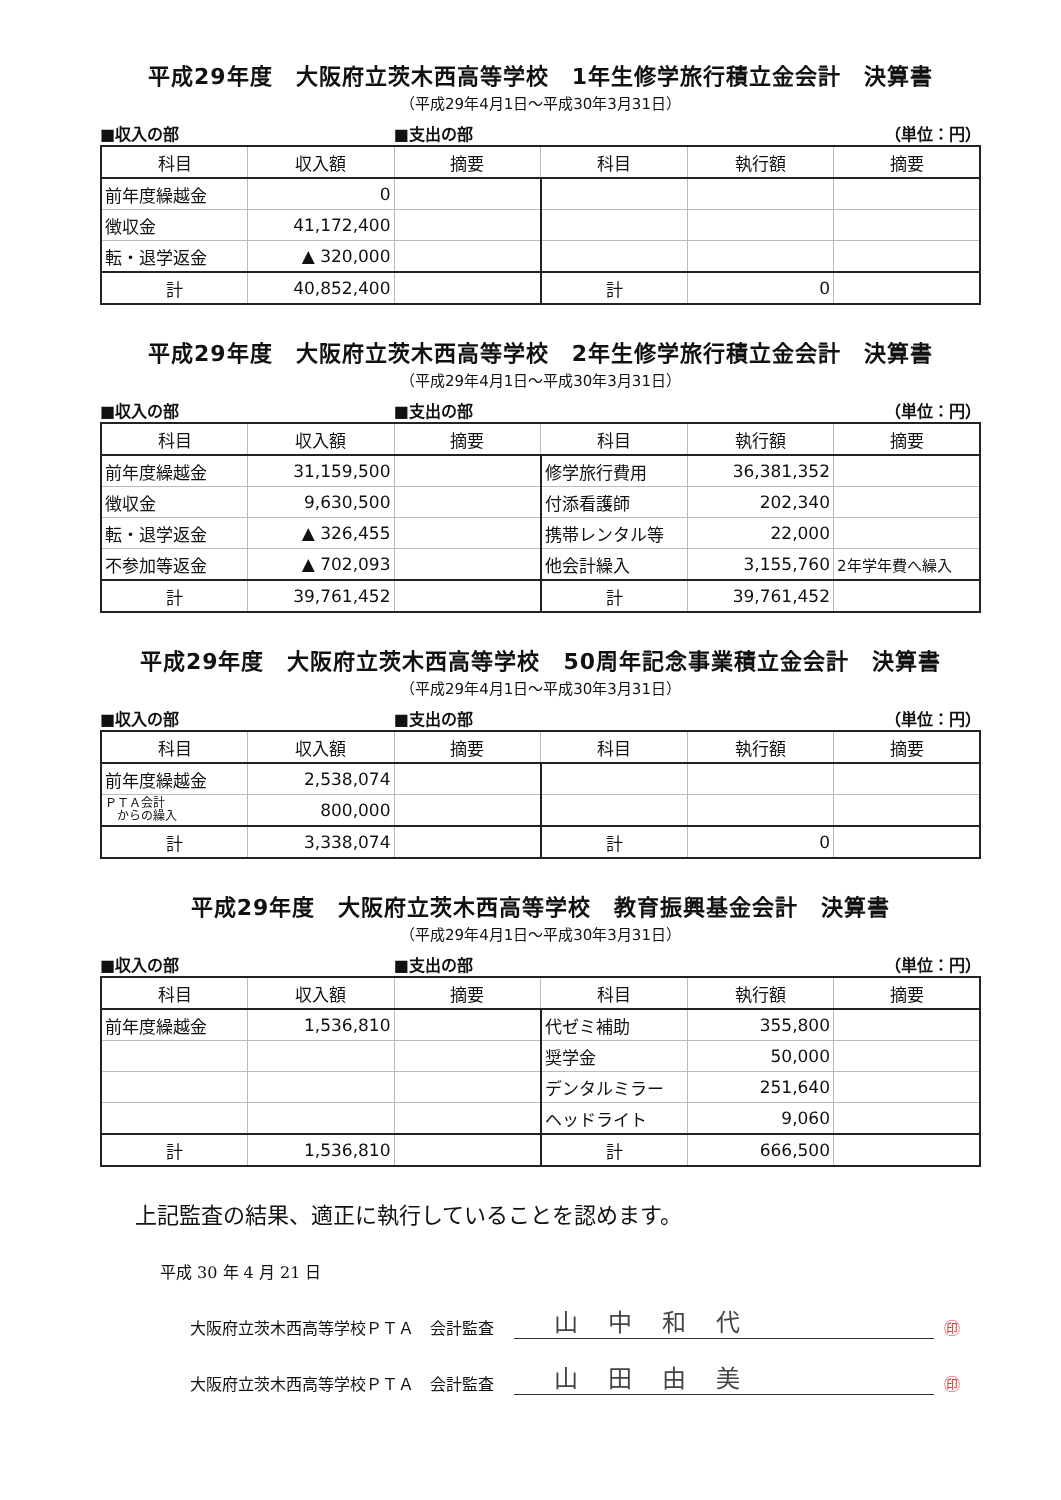平成29年度　大阪府立茨木西高等学校　1年生修学旅行積立金会計　決算書
（平成29年4月1日～平成30年3月31日）
■収入の部 ■支出の部 （単位：円）
| 科目 | 収入額 | 摘要 | 科目 | 執行額 | 摘要 |
| --- | --- | --- | --- | --- | --- |
| 前年度繰越金 | 0 | | | | |
| 徴収金 | 41,172,400 | | | | |
| 転・退学返金 | ▲ 320,000 | | | | |
| 計 | 40,852,400 | | 計 | 0 | |
平成29年度　大阪府立茨木西高等学校　2年生修学旅行積立金会計　決算書
（平成29年4月1日～平成30年3月31日）
■収入の部 ■支出の部 （単位：円）
| 科目 | 収入額 | 摘要 | 科目 | 執行額 | 摘要 |
| --- | --- | --- | --- | --- | --- |
| 前年度繰越金 | 31,159,500 | | 修学旅行費用 | 36,381,352 | |
| 徴収金 | 9,630,500 | | 付添看護師 | 202,340 | |
| 転・退学返金 | ▲ 326,455 | | 携帯レンタル等 | 22,000 | |
| 不参加等返金 | ▲ 702,093 | | 他会計繰入 | 3,155,760 | 2年学年費へ繰入 |
| 計 | 39,761,452 | | 計 | 39,761,452 | |
平成29年度　大阪府立茨木西高等学校　50周年記念事業積立金会計　決算書
（平成29年4月1日～平成30年3月31日）
■収入の部 ■支出の部 （単位：円）
| 科目 | 収入額 | 摘要 | 科目 | 執行額 | 摘要 |
| --- | --- | --- | --- | --- | --- |
| 前年度繰越金 | 2,538,074 | | | | |
| ＰＴＡ会計 からの繰入 | 800,000 | | | | |
| 計 | 3,338,074 | | 計 | 0 | |
平成29年度　大阪府立茨木西高等学校　教育振興基金会計　決算書
（平成29年4月1日～平成30年3月31日）
■収入の部 ■支出の部 （単位：円）
| 科目 | 収入額 | 摘要 | 科目 | 執行額 | 摘要 |
| --- | --- | --- | --- | --- | --- |
| 前年度繰越金 | 1,536,810 | | 代ゼミ補助 | 355,800 | |
| | | | 奨学金 | 50,000 | |
| | | | デンタルミラー | 251,640 | |
| | | | ヘッドライト | 9,060 | |
| 計 | 1,536,810 | | 計 | 666,500 | |
上記監査の結果、適正に執行していることを認めます。
平成 30 年 4 月 21 日
大阪府立茨木西高等学校ＰＴＡ　会計監査 山中和代 ㊞
大阪府立茨木西高等学校ＰＴＡ　会計監査 山田由美 ㊞